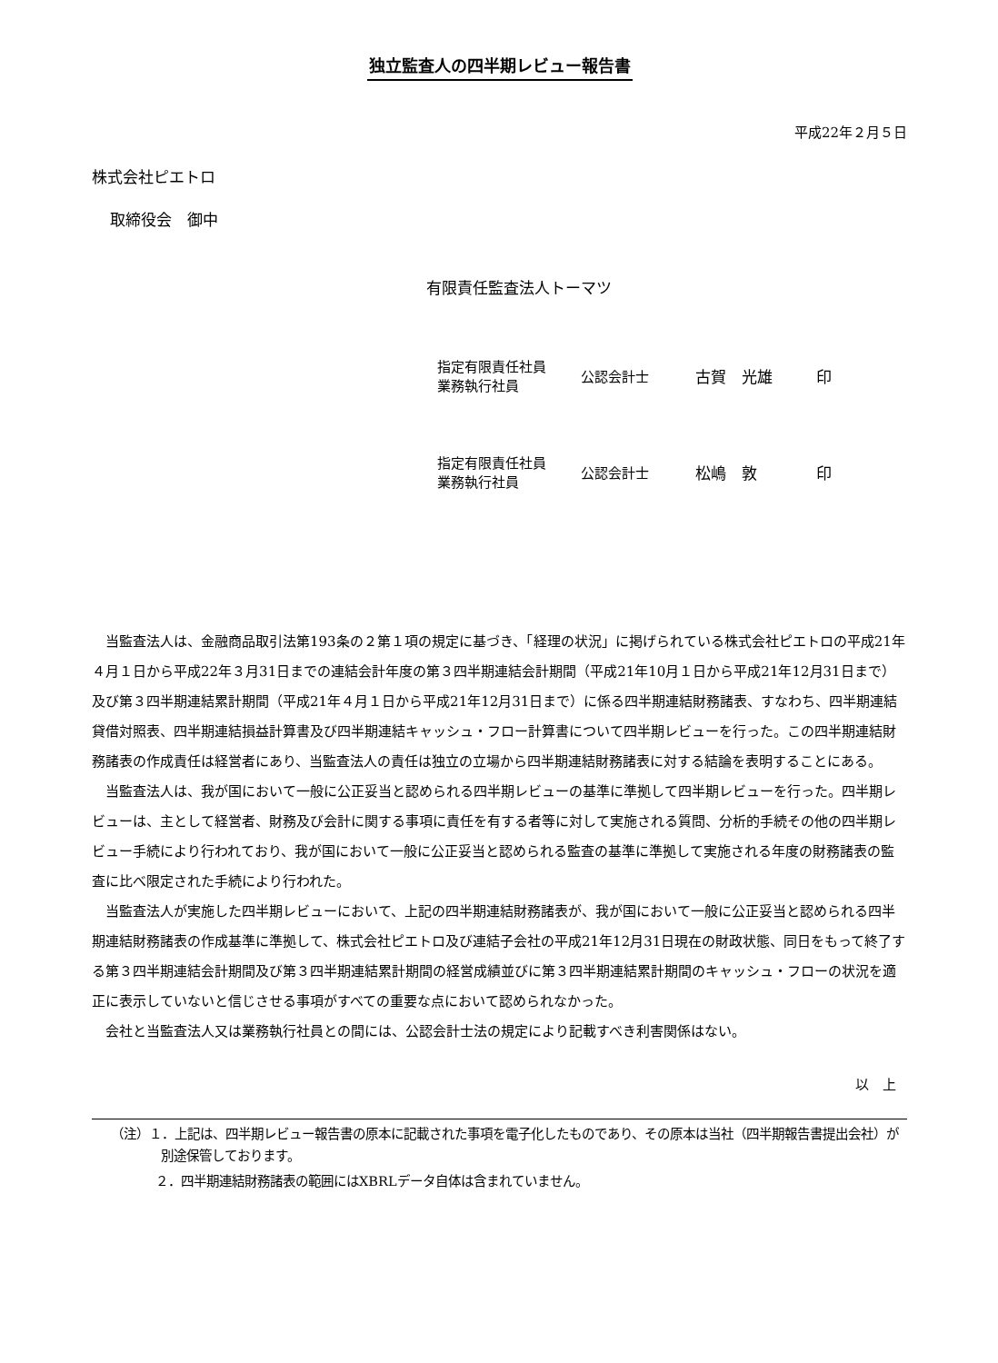独立監査人の四半期レビュー報告書
平成22年２月５日
株式会社ピエトロ
取締役会　御中
有限責任監査法人トーマツ
| 指定有限責任社員 業務執行社員 | 公認会計士 | 古賀 光雄 | 印 |
| 指定有限責任社員 業務執行社員 | 公認会計士 | 松嶋 敦 | 印 |
当監査法人は、金融商品取引法第193条の２第１項の規定に基づき、「経理の状況」に掲げられている株式会社ピエトロの平成21年４月１日から平成22年３月31日までの連結会計年度の第３四半期連結会計期間（平成21年10月１日から平成21年12月31日まで）及び第３四半期連結累計期間（平成21年４月１日から平成21年12月31日まで）に係る四半期連結財務諸表、すなわち、四半期連結貸借対照表、四半期連結損益計算書及び四半期連結キャッシュ・フロー計算書について四半期レビューを行った。この四半期連結財務諸表の作成責任は経営者にあり、当監査法人の責任は独立の立場から四半期連結財務諸表に対する結論を表明することにある。
当監査法人は、我が国において一般に公正妥当と認められる四半期レビューの基準に準拠して四半期レビューを行った。四半期レビューは、主として経営者、財務及び会計に関する事項に責任を有する者等に対して実施される質問、分析的手続その他の四半期レビュー手続により行われており、我が国において一般に公正妥当と認められる監査の基準に準拠して実施される年度の財務諸表の監査に比べ限定された手続により行われた。
当監査法人が実施した四半期レビューにおいて、上記の四半期連結財務諸表が、我が国において一般に公正妥当と認められる四半期連結財務諸表の作成基準に準拠して、株式会社ピエトロ及び連結子会社の平成21年12月31日現在の財政状態、同日をもって終了する第３四半期連結会計期間及び第３四半期連結累計期間の経営成績並びに第３四半期連結累計期間のキャッシュ・フローの状況を適正に表示していないと信じさせる事項がすべての重要な点において認められなかった。
会社と当監査法人又は業務執行社員との間には、公認会計士法の規定により記載すべき利害関係はない。
以　上
（注）１．上記は、四半期レビュー報告書の原本に記載された事項を電子化したものであり、その原本は当社（四半期報告書提出会社）が別途保管しております。
２．四半期連結財務諸表の範囲にはXBRLデータ自体は含まれていません。